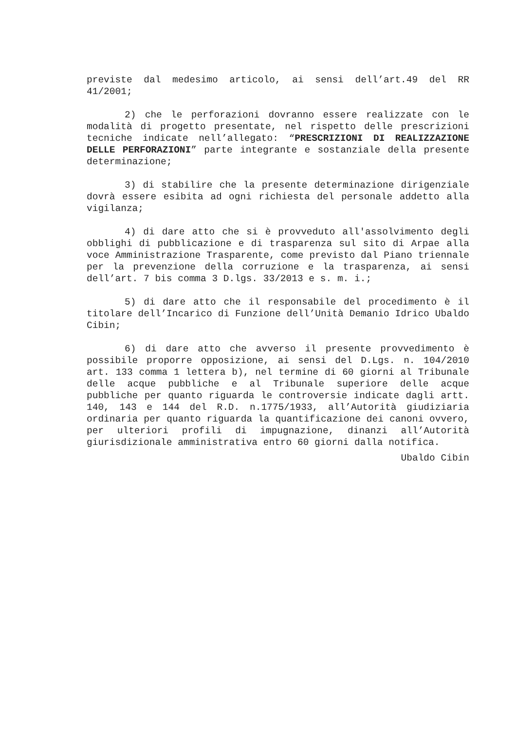previste dal medesimo articolo, ai sensi dell’art.49 del RR 41/2001;
2) che le perforazioni dovranno essere realizzate con le modalità di progetto presentate, nel rispetto delle prescrizioni tecniche indicate nell’allegato: “PRESCRIZIONI DI REALIZZAZIONE DELLE PERFORAZIONI” parte integrante e sostanziale della presente determinazione;
3) di stabilire che la presente determinazione dirigenziale dovrà essere esibita ad ogni richiesta del personale addetto alla vigilanza;
4) di dare atto che si è provveduto all'assolvimento degli obblighi di pubblicazione e di trasparenza sul sito di Arpae alla voce Amministrazione Trasparente, come previsto dal Piano triennale per la prevenzione della corruzione e la trasparenza, ai sensi dell’art. 7 bis comma 3 D.lgs. 33/2013 e s. m. i.;
5) di dare atto che il responsabile del procedimento è il titolare dell’Incarico di Funzione dell’Unità Demanio Idrico Ubaldo Cibin;
6) di dare atto che avverso il presente provvedimento è possibile proporre opposizione, ai sensi del D.Lgs. n. 104/2010 art. 133 comma 1 lettera b), nel termine di 60 giorni al Tribunale delle acque pubbliche e al Tribunale superiore delle acque pubbliche per quanto riguarda le controversie indicate dagli artt. 140, 143 e 144 del R.D. n.1775/1933, all’Autorità giudiziaria ordinaria per quanto riguarda la quantificazione dei canoni ovvero, per ulteriori profili di impugnazione, dinanzi all’Autorità giurisdizionale amministrativa entro 60 giorni dalla notifica.
Ubaldo Cibin